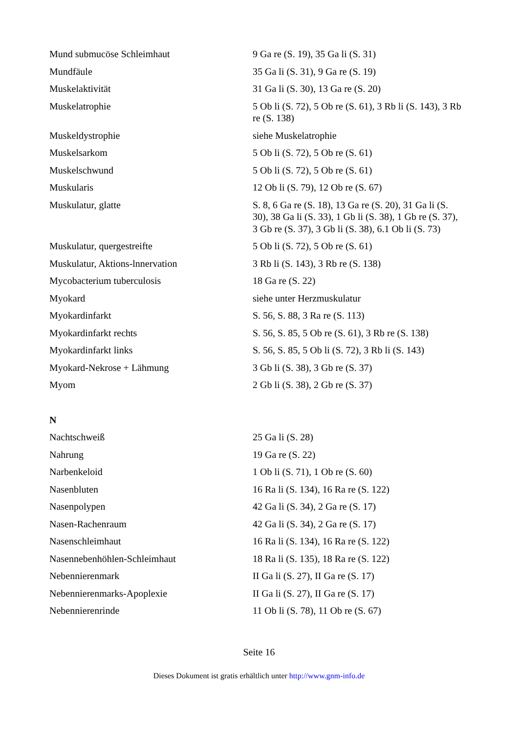| Mund submucöse Schleimhaut | 9 Ga re (S. 19), 35 Ga li (S. 31) |
| Mundfäule | 35 Ga li (S. 31), 9 Ga re (S. 19) |
| Muskelaktivität | 31 Ga li (S. 30), 13 Ga re (S. 20) |
| Muskelatrophie | 5 Ob li (S. 72), 5 Ob re (S. 61), 3 Rb li (S. 143), 3 Rb re (S. 138) |
| Muskeldystrophie | siehe Muskelatrophie |
| Muskelsarkom | 5 Ob li (S. 72), 5 Ob re (S. 61) |
| Muskelschwund | 5 Ob li (S. 72), 5 Ob re (S. 61) |
| Muskularis | 12 Ob li (S. 79), 12 Ob re (S. 67) |
| Muskulatur, glatte | S. 8, 6 Ga re (S. 18), 13 Ga re (S. 20), 31 Ga li (S. 30), 38 Ga li (S. 33), 1 Gb li (S. 38), 1 Gb re (S. 37), 3 Gb re (S. 37), 3 Gb li (S. 38), 6.1 Ob li (S. 73) |
| Muskulatur, quergestreifte | 5 Ob li (S. 72), 5 Ob re (S. 61) |
| Muskulatur, Aktions-lnnervation | 3 Rb li (S. 143), 3 Rb re (S. 138) |
| Mycobacterium tuberculosis | 18 Ga re (S. 22) |
| Myokard | siehe unter Herzmuskulatur |
| Myokardinfarkt | S. 56, S. 88, 3 Ra re (S. 113) |
| Myokardinfarkt rechts | S. 56, S. 85, 5 Ob re (S. 61), 3 Rb re (S. 138) |
| Myokardinfarkt links | S. 56, S. 85, 5 Ob li (S. 72), 3 Rb li (S. 143) |
| Myokard-Nekrose + Lähmung | 3 Gb li (S. 38), 3 Gb re (S. 37) |
| Myom | 2 Gb li (S. 38), 2 Gb re (S. 37) |
| N | |
| Nachtschweiß | 25 Ga li (S. 28) |
| Nahrung | 19 Ga re (S. 22) |
| Narbenkeloid | 1 Ob li (S. 71), 1 Ob re (S. 60) |
| Nasenbluten | 16 Ra li (S. 134), 16 Ra re (S. 122) |
| Nasenpolypen | 42 Ga li (S. 34), 2 Ga re (S. 17) |
| Nasen-Rachenraum | 42 Ga li (S. 34), 2 Ga re (S. 17) |
| Nasenschleimhaut | 16 Ra li (S. 134), 16 Ra re (S. 122) |
| Nasennebenhöhlen-Schleimhaut | 18 Ra li (S. 135), 18 Ra re (S. 122) |
| Nebennierenmark | II Ga li (S. 27), II Ga re (S. 17) |
| Nebennierenmarks-Apoplexie | II Ga li (S. 27), II Ga re (S. 17) |
| Nebennierenrinde | 11 Ob li (S. 78), 11 Ob re (S. 67) |
Seite 16
Dieses Dokument ist gratis erhältlich unter http://www.gnm-info.de